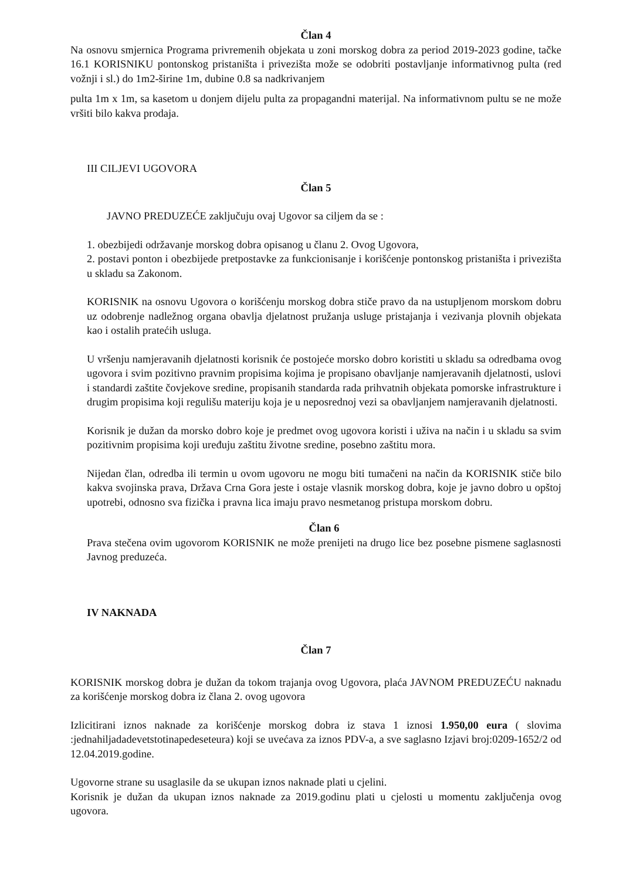Član 4
Na osnovu smjernica Programa privremenih objekata u zoni morskog dobra za period 2019-2023 godine, tačke 16.1 KORISNIKU pontonskog pristaništa i privezišta može se odobriti postavljanje informativnog pulta (red vožnji i sl.) do 1m2-širine 1m, dubine 0.8 sa nadkrivanjem
pulta 1m x 1m, sa kasetom u donjem dijelu pulta za propagandni materijal. Na informativnom pultu se ne može vršiti bilo kakva prodaja.
III CILJEVI UGOVORA
Član 5
JAVNO PREDUZEĆE zaključuju ovaj Ugovor sa ciljem da se :
1. obezbijedi održavanje morskog dobra opisanog u članu 2. Ovog Ugovora,
2. postavi ponton i obezbijede pretpostavke za funkcionisanje i korišćenje pontonskog pristaništa i privezišta u skladu sa Zakonom.
KORISNIK na osnovu Ugovora o korišćenju morskog dobra stiče pravo da na ustupljenom morskom dobru uz odobrenje nadležnog organa obavlja djelatnost pružanja usluge pristajanja i vezivanja plovnih objekata kao i ostalih pratećih usluga.
U vršenju namjeravanih djelatnosti korisnik će postojeće morsko dobro koristiti u skladu sa odredbama ovog ugovora i svim pozitivno pravnim propisima kojima je propisano obavljanje namjeravanih djelatnosti, uslovi i standardi zaštite čovjekove sredine, propisanih standarda rada prihvatnih objekata pomorske infrastrukture i drugim propisima koji regulišu materiju koja je u neposrednoj vezi sa obavljanjem namjeravanih djelatnosti.
Korisnik je dužan da morsko dobro koje je predmet ovog ugovora koristi i uživa na način i u skladu sa svim pozitivnim propisima koji uređuju zaštitu životne sredine, posebno zaštitu mora.
Nijedan član, odredba ili termin u ovom ugovoru ne mogu biti tumačeni na način da KORISNIK stiče bilo kakva svojinska prava, Država Crna Gora jeste i ostaje vlasnik morskog dobra, koje je javno dobro u opštoj upotrebi, odnosno sva fizička i pravna lica imaju pravo nesmetanog pristupa morskom dobru.
Član 6
Prava stečena ovim ugovorom KORISNIK ne može prenijeti na drugo lice bez posebne pismene saglasnosti Javnog preduzeća.
IV NAKNADA
Član 7
KORISNIK morskog dobra je dužan da tokom trajanja ovog Ugovora, plaća JAVNOM PREDUZEĆU naknadu za korišćenje morskog dobra iz člana 2. ovog ugovora
Izlicitirani iznos naknade za korišćenje morskog dobra iz stava 1 iznosi 1.950,00 eura ( slovima :jednahiljadadevetstotinapedeseteura) koji se uvećava za iznos PDV-a, a sve saglasno Izjavi broj:0209-1652/2 od 12.04.2019.godine.
Ugovorne strane su usaglasile da se ukupan iznos naknade plati u cjelini.
Korisnik je dužan da ukupan iznos naknade za 2019.godinu plati u cjelosti u momentu zaključenja ovog ugovora.